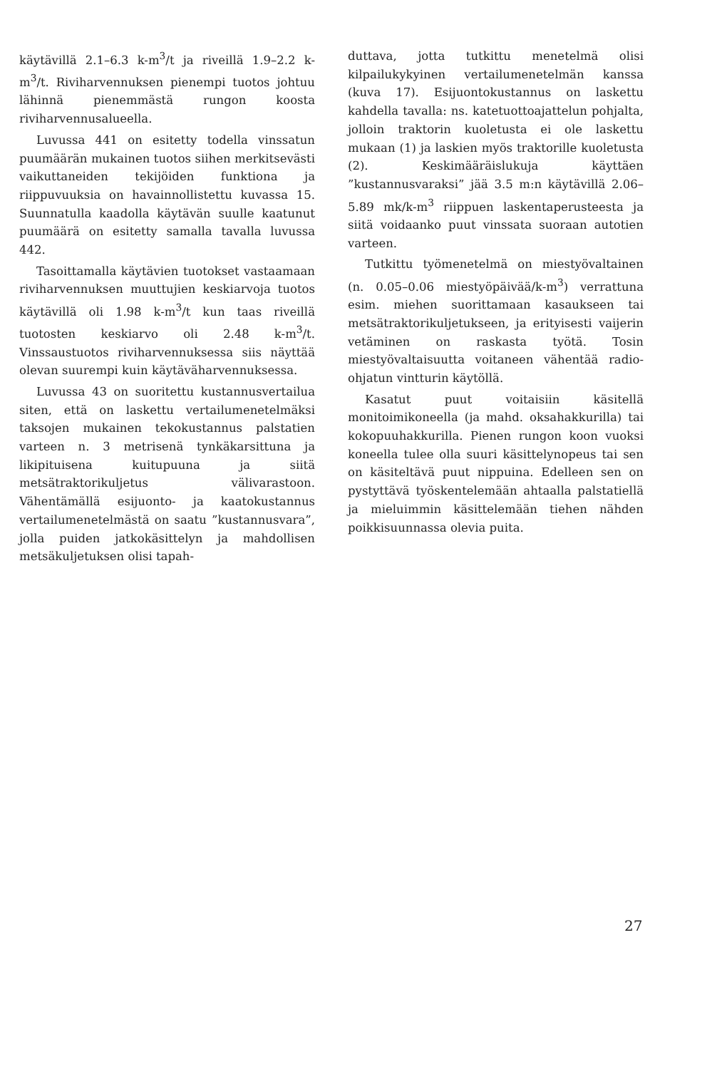käytävillä 2.1–6.3 k-m<sup>3</sup>/t ja riveillä 1.9–2.2 k-m<sup>3</sup>/t. Riviharvennuksen pienempi tuotos johtuu lähinnä pienemmästä rungon koosta riviharvennusalueella.
Luvussa 441 on esitetty todella vinssatun puumäärän mukainen tuotos siihen merkitsevästi vaikuttaneiden tekijöiden funktiona ja riippuvuuksia on havainnollistettu kuvassa 15. Suunnatulla kaadolla käytävän suulle kaatunut puumäärä on esitetty samalla tavalla luvussa 442.
Tasoittamalla käytävien tuotokset vastaamaan riviharvennuksen muuttujien keskiarvoja tuotos käytävillä oli 1.98 k-m<sup>3</sup>/t kun taas riveillä tuotosten keskiarvo oli 2.48 k-m<sup>3</sup>/t. Vinssaustuotos riviharvennuksessa siis näyttää olevan suurempi kuin käytäväharvennuksessa.
Luvussa 43 on suoritettu kustannusvertailua siten, että on laskettu vertailumenetelmäksi taksojen mukainen tekokustannus palstatien varteen n. 3 metrisenä tynkäkarsittuna ja likipituisena kuitupuuna ja siitä metsätraktorikuljetus välivarastoon. Vähentämällä esijuonto- ja kaatokustannus vertailumenetelmästä on saatu ”kustannusvara”, jolla puiden jatkokäsittelyn ja mahdollisen metsäkuljetuksen olisi tapah-
duttava, jotta tutkittu menetelmä olisi kilpailukykyinen vertailumenetelmän kanssa (kuva 17). Esijuontokustannus on laskettu kahdella tavalla: ns. katetuottoajattelun pohjalta, jolloin traktorin kuoletusta ei ole laskettu mukaan (1) ja laskien myös traktorille kuoletusta (2). Keskimääräislukuja käyttäen ”kustannusvaraksi” jää 3.5 m:n käytävillä 2.06–5.89 mk/k-m<sup>3</sup> riippuen laskentaperusteesta ja siitä voidaanko puut vinssata suoraan autotien varteen.
Tutkittu työmenetelmä on miestyövaltainen (n. 0.05–0.06 miestyöpäivää/k-m<sup>3</sup>) verrattuna esim. miehen suorittamaan kasaukseen tai metsätraktorikuljetukseen, ja erityisesti vaijerin vetäminen on raskasta työtä. Tosin miestyövaltaisuutta voitaneen vähentää radio-ohjatun vintturin käytöllä.
Kasatut puut voitaisiin käsitellä monitoimikoneella (ja mahd. oksahakkurilla) tai kokopuuhakkurilla. Pienen rungon koon vuoksi koneella tulee olla suuri käsittelynopeus tai sen on käsiteltävä puut nippuina. Edelleen sen on pystyttävä työskentelemään ahtaalla palstatiellä ja mieluimmin käsittelemään tiehen nähden poikkisuunnassa olevia puita.
27